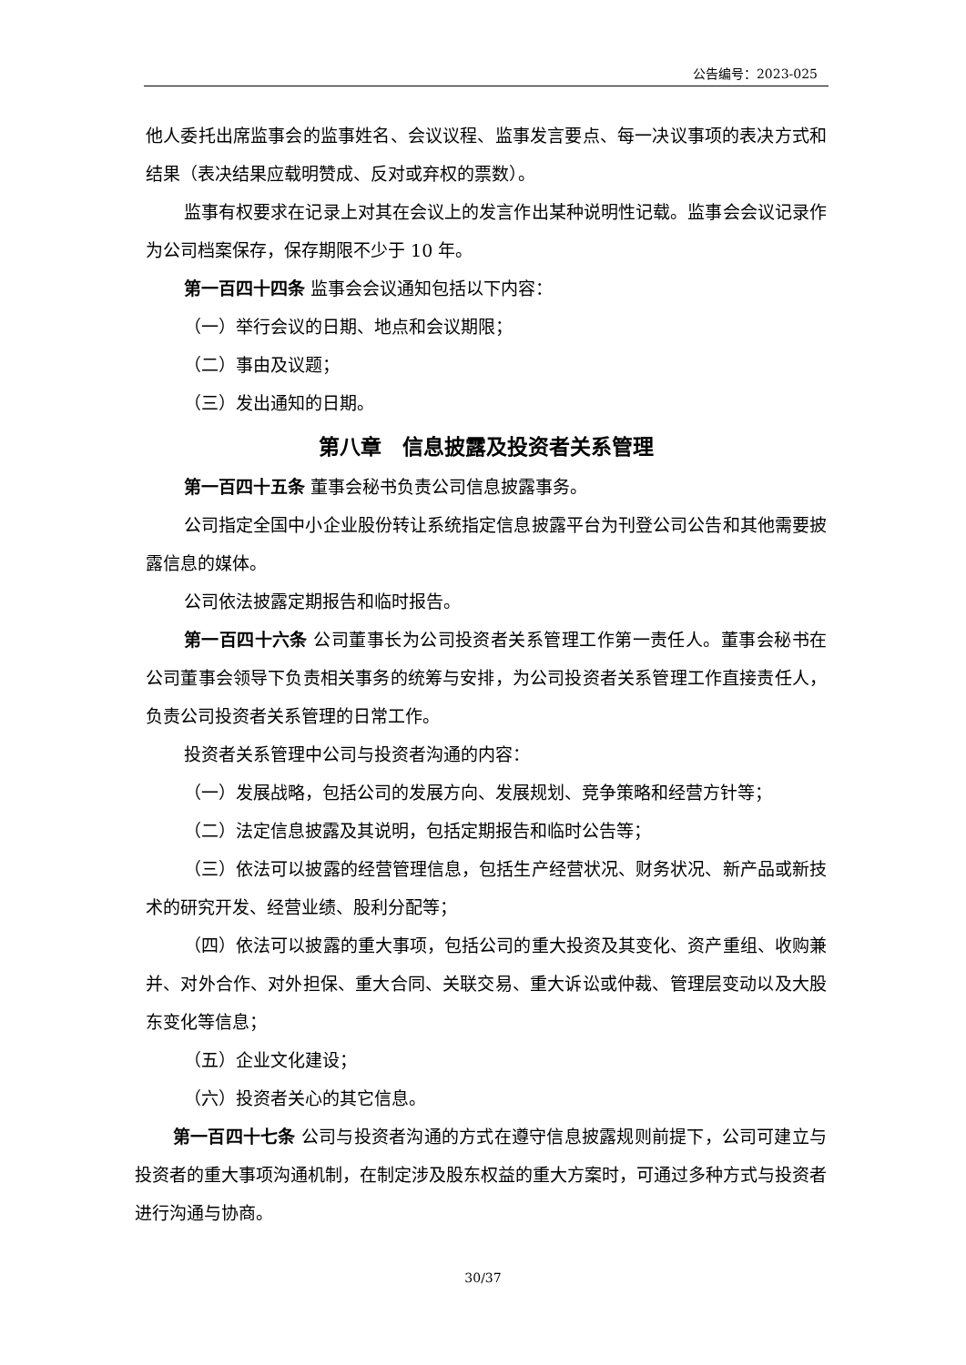公告编号：2023-025
他人委托出席监事会的监事姓名、会议议程、监事发言要点、每一决议事项的表决方式和结果（表决结果应载明赞成、反对或弃权的票数）。
监事有权要求在记录上对其在会议上的发言作出某种说明性记载。监事会会议记录作为公司档案保存，保存期限不少于 10 年。
第一百四十四条 监事会会议通知包括以下内容：
（一）举行会议的日期、地点和会议期限；
（二）事由及议题；
（三）发出通知的日期。
第八章　信息披露及投资者关系管理
第一百四十五条 董事会秘书负责公司信息披露事务。
公司指定全国中小企业股份转让系统指定信息披露平台为刊登公司公告和其他需要披露信息的媒体。
公司依法披露定期报告和临时报告。
第一百四十六条 公司董事长为公司投资者关系管理工作第一责任人。董事会秘书在公司董事会领导下负责相关事务的统筹与安排，为公司投资者关系管理工作直接责任人，负责公司投资者关系管理的日常工作。
投资者关系管理中公司与投资者沟通的内容：
（一）发展战略，包括公司的发展方向、发展规划、竞争策略和经营方针等；
（二）法定信息披露及其说明，包括定期报告和临时公告等；
（三）依法可以披露的经营管理信息，包括生产经营状况、财务状况、新产品或新技术的研究开发、经营业绩、股利分配等；
（四）依法可以披露的重大事项，包括公司的重大投资及其变化、资产重组、收购兼并、对外合作、对外担保、重大合同、关联交易、重大诉讼或仲裁、管理层变动以及大股东变化等信息；
（五）企业文化建设；
（六）投资者关心的其它信息。
第一百四十七条 公司与投资者沟通的方式在遵守信息披露规则前提下，公司可建立与投资者的重大事项沟通机制，在制定涉及股东权益的重大方案时，可通过多种方式与投资者进行沟通与协商。
30/37